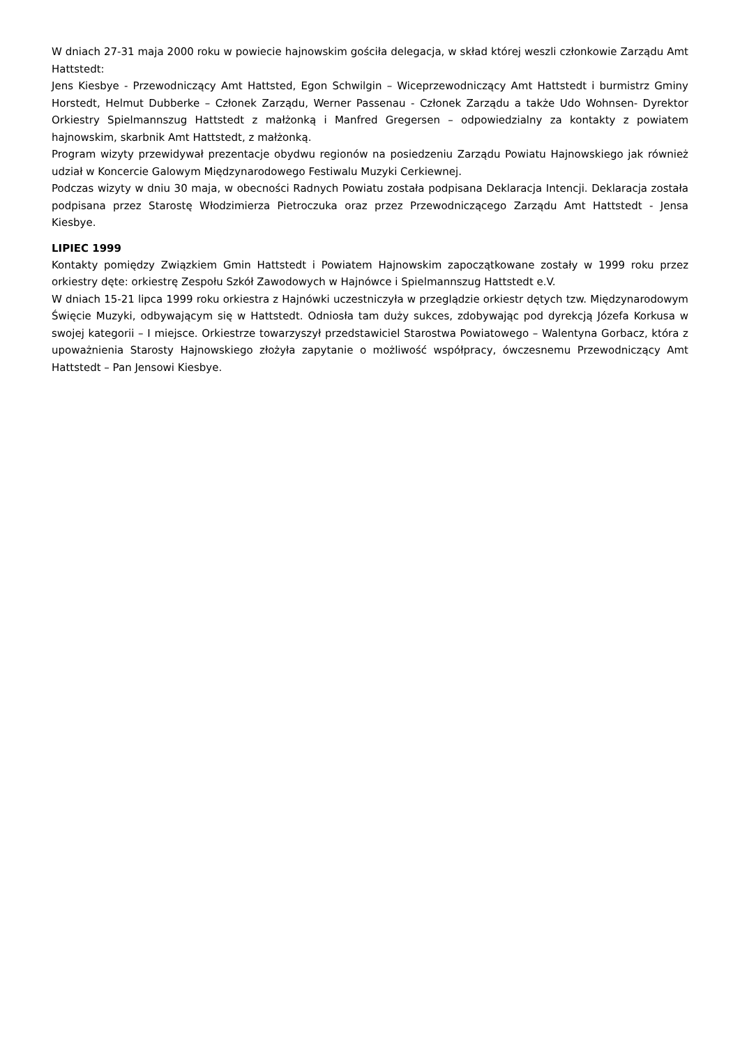W dniach 27-31 maja 2000 roku w powiecie hajnowskim gościła delegacja, w skład której weszli członkowie Zarządu Amt Hattstedt:
Jens Kiesbye - Przewodniczący Amt Hattsted, Egon Schwilgin – Wiceprzewodniczący Amt Hattstedt i burmistrz Gminy Horstedt, Helmut Dubberke – Członek Zarządu, Werner Passenau - Członek Zarządu a także Udo Wohnsen- Dyrektor Orkiestry Spielmannszug Hattstedt z małżonką i Manfred Gregersen – odpowiedzialny za kontakty z powiatem hajnowskim, skarbnik Amt Hattstedt, z małżonką.
Program wizyty przewidywał prezentacje obydwu regionów na posiedzeniu Zarządu Powiatu Hajnowskiego jak również udział w Koncercie Galowym Międzynarodowego Festiwalu Muzyki Cerkiewnej.
Podczas wizyty w dniu 30 maja, w obecności Radnych Powiatu została podpisana Deklaracja Intencji. Deklaracja została podpisana przez Starostę Włodzimierza Pietroczuka oraz przez Przewodniczącego Zarządu Amt Hattstedt - Jensa Kiesbye.
LIPIEC 1999
Kontakty pomiędzy Związkiem Gmin Hattstedt i Powiatem Hajnowskim zapoczątkowane zostały w 1999 roku przez orkiestry dęte: orkiestrę Zespołu Szkół Zawodowych w Hajnówce i Spielmannszug Hattstedt e.V.
W dniach 15-21 lipca 1999 roku orkiestra z Hajnówki uczestniczyła w przeglądzie orkiestr dętych tzw. Międzynarodowym Święcie Muzyki, odbywającym się w Hattstedt. Odniosła tam duży sukces, zdobywając pod dyrekcją Józefa Korkusa w swojej kategorii – I miejsce. Orkiestrze towarzyszył przedstawiciel Starostwa Powiatowego – Walentyna Gorbacz, która z upoważnienia Starosty Hajnowskiego złożyła zapytanie o możliwość współpracy, ówczesnemu Przewodniczący Amt Hattstedt – Pan Jensowi Kiesbye.